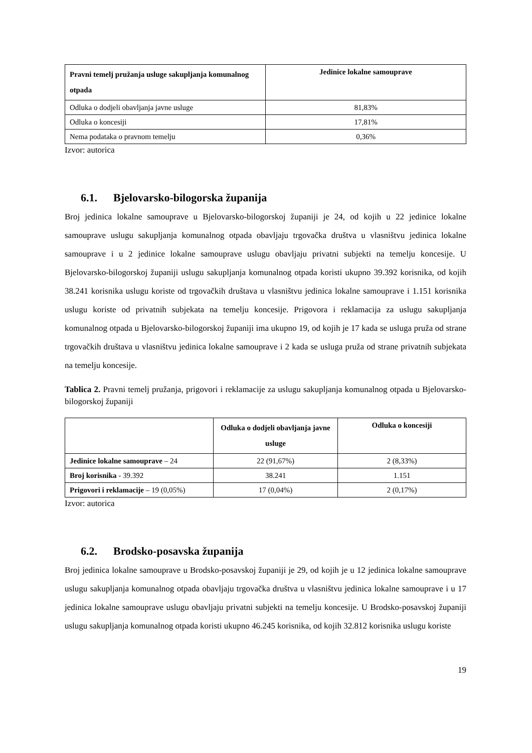| Pravni temelj pružanja usluge sakupljanja komunalnog otpada | Jedinice lokalne samouprave |
| --- | --- |
| Odluka o dodjeli obavljanja javne usluge | 81,83% |
| Odluka o koncesiji | 17,81% |
| Nema podataka o pravnom temelju | 0,36% |
Izvor: autorica
6.1. Bjelovarsko-bilogorska županija
Broj jedinica lokalne samouprave u Bjelovarsko-bilogorskoj županiji je 24, od kojih u 22 jedinice lokalne samouprave uslugu sakupljanja komunalnog otpada obavljaju trgovačka društva u vlasništvu jedinica lokalne samouprave i u 2 jedinice lokalne samouprave uslugu obavljaju privatni subjekti na temelju koncesije. U Bjelovarsko-bilogorskoj županiji uslugu sakupljanja komunalnog otpada koristi ukupno 39.392 korisnika, od kojih 38.241 korisnika uslugu koriste od trgovačkih društava u vlasništvu jedinica lokalne samouprave i 1.151 korisnika uslugu koriste od privatnih subjekata na temelju koncesije. Prigovora i reklamacija za uslugu sakupljanja komunalnog otpada u Bjelovarsko-bilogorskoj županiji ima ukupno 19, od kojih je 17 kada se usluga pruža od strane trgovačkih društava u vlasništvu jedinica lokalne samouprave i 2 kada se usluga pruža od strane privatnih subjekata na temelju koncesije.
Tablica 2. Pravni temelj pružanja, prigovori i reklamacije za uslugu sakupljanja komunalnog otpada u Bjelovarsko-bilogorskoj županiji
| | Odluka o dodjeli obavljanja javne usluge | Odluka o koncesiji |
| --- | --- | --- |
| Jedinice lokalne samouprave – 24 | 22 (91,67%) | 2 (8,33%) |
| Broj korisnika - 39.392 | 38.241 | 1.151 |
| Prigovori i reklamacije – 19 (0,05%) | 17 (0,04%) | 2 (0,17%) |
Izvor: autorica
6.2. Brodsko-posavska županija
Broj jedinica lokalne samouprave u Brodsko-posavskoj županiji je 29, od kojih je u 12 jedinica lokalne samouprave uslugu sakupljanja komunalnog otpada obavljaju trgovačka društva u vlasništvu jedinica lokalne samouprave i u 17 jedinica lokalne samouprave uslugu obavljaju privatni subjekti na temelju koncesije. U Brodsko-posavskoj županiji uslugu sakupljanja komunalnog otpada koristi ukupno 46.245 korisnika, od kojih 32.812 korisnika uslugu koriste
19